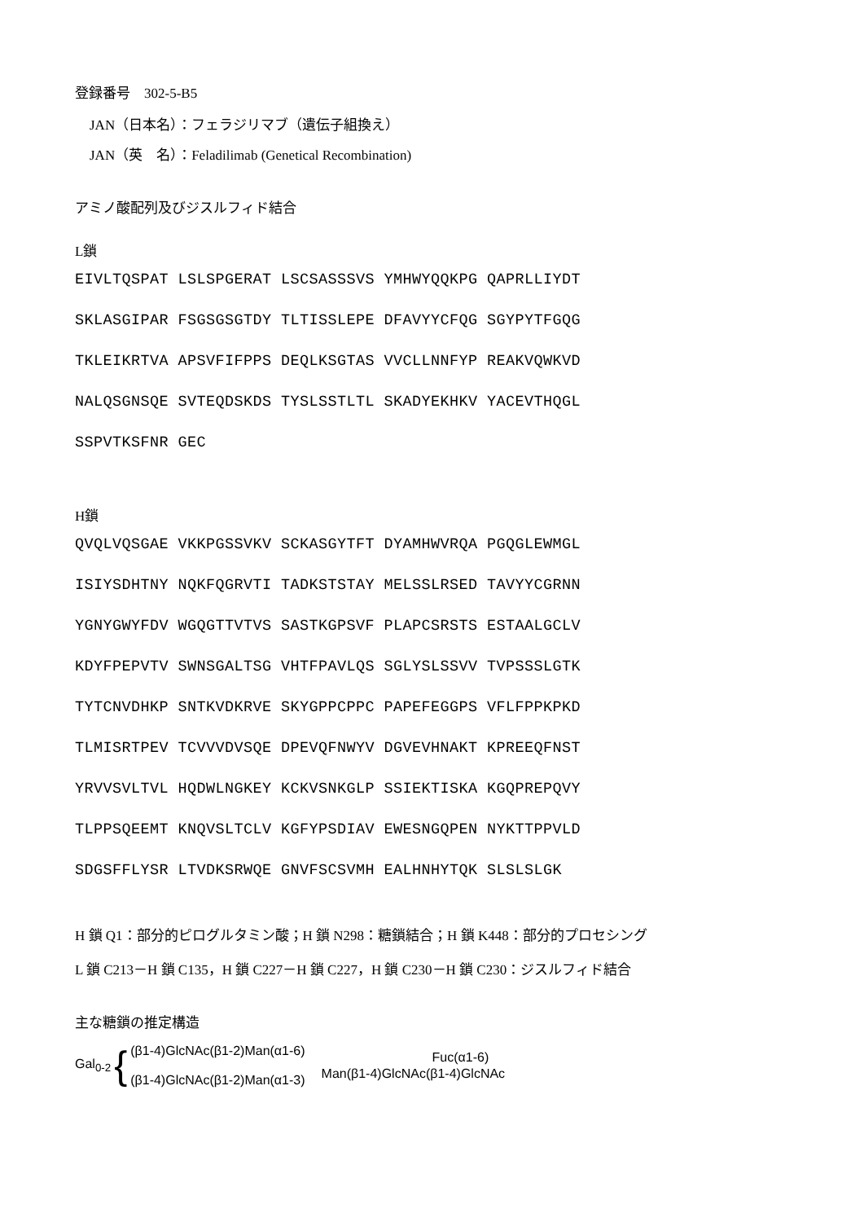登録番号　302-5-B5
JAN（日本名）：フェラジリマブ（遺伝子組換え）
JAN（英　名）：Feladilimab (Genetical Recombination)
アミノ酸配列及びジスルフィド結合
L鎖
EIVLTQSPAT LSLSPGERAT LSCSASSSVS YMHWYQQKPG QAPRLLIYDT SKLASGIPAR FSGSGSGTDY TLTISSLEPE DFAVYYCFQG SGYPYTFGQG TKLEIKRTVA APSVFIFPPS DEQLKSGTAS VVCLLNNFYP REAKVQWKVD NALQSGNSQE SVTEQDSKDS TYSLSSTLTL SKADYEKHKV YACEVTHQGL SSPVTKSFNR GEC
H鎖
QVQLVQSGAE VKKPGSSVKV SCKASGYTFT DYAMHWVRQA PGQGLEWMGL ISIYSDHTNY NQKFQGRVTI TADKSTSTAY MELSSLRSED TAVYYCGRNN YGNYGWYFDV WGQGTTVTVS SASTKGPSVF PLAPCSRSTS ESTAALGCLV KDYFPEPVTV SWNSGALTSG VHTFPAVLQS SGLYSLSSVV TVPSSSLGTK TYTCNVDHKP SNTKVDKRVE SKYGPPCPPC PAPEFEGGPS VFLFPPKPKD TLMISRTPEV TCVVVDVSQE DPEVQFNWYV DGVEVHNAKT KPREEQFNST YRVVSVLTVL HQDWLNGKEY KCKVSNKGLP SSIEKTISKA KGQPREPQVY TLPPSQEEMT KNQVSLTCLV KGFYPSDIAV EWESNGQPEN NYKTTPPVLD SDGSFFLYSR LTVDKSRWQE GNVFSCSVMH EALHNHYTQK SLSLSLGK
H 鎖 Q1：部分的ピログルタミン酸；H 鎖 N298：糖鎖結合；H 鎖 K448：部分的プロセシング
L 鎖 C213－H 鎖 C135，H 鎖 C227－H 鎖 C227，H 鎖 C230－H 鎖 C230：ジスルフィド結合
主な糖鎖の推定構造
Gal<sub>0-2</sub> { (β1-4)GlcNAc(β1-2)Man(α1-6)
(β1-4)GlcNAc(β1-2)Man(α1-3) Fuc(α1-6)
Man(β1-4)GlcNAc(β1-4)GlcNAc